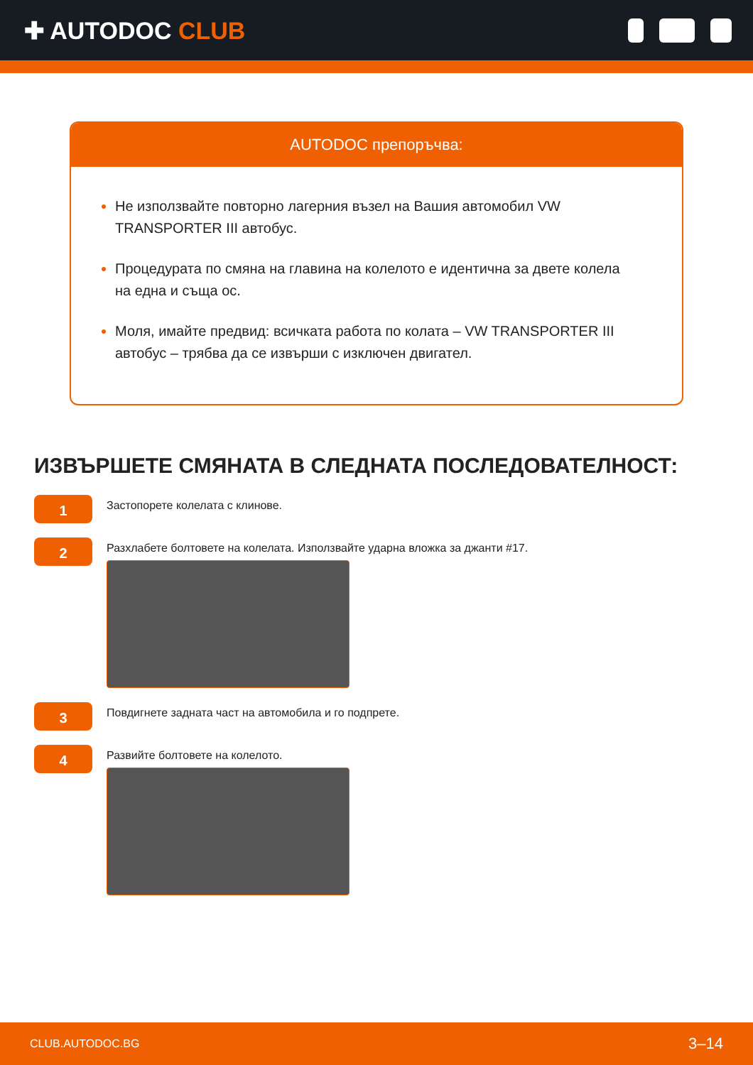✚ AUTODOC CLUB
AUTODOC препоръчва:
Не използвайте повторно лагерния възел на Вашия автомобил VW TRANSPORTER III автобус.
Процедурата по смяна на главина на колелото е идентична за двете колела на една и съща ос.
Моля, имайте предвид: всичката работа по колата – VW TRANSPORTER III автобус – трябва да се извърши с изключен двигател.
ИЗВЪРШЕТЕ СМЯНАТА В СЛЕДНАТА ПОСЛЕДОВАТЕЛНОСТ:
1
Застопорете колелата с клинове.
2
Разхлабете болтовете на колелата. Използвайте ударна вложка за джанти #17.
3
Повдигнете задната част на автомобила и го подпрете.
4
Развийте болтовете на колелото.
CLUB.AUTODOC.BG 3–14